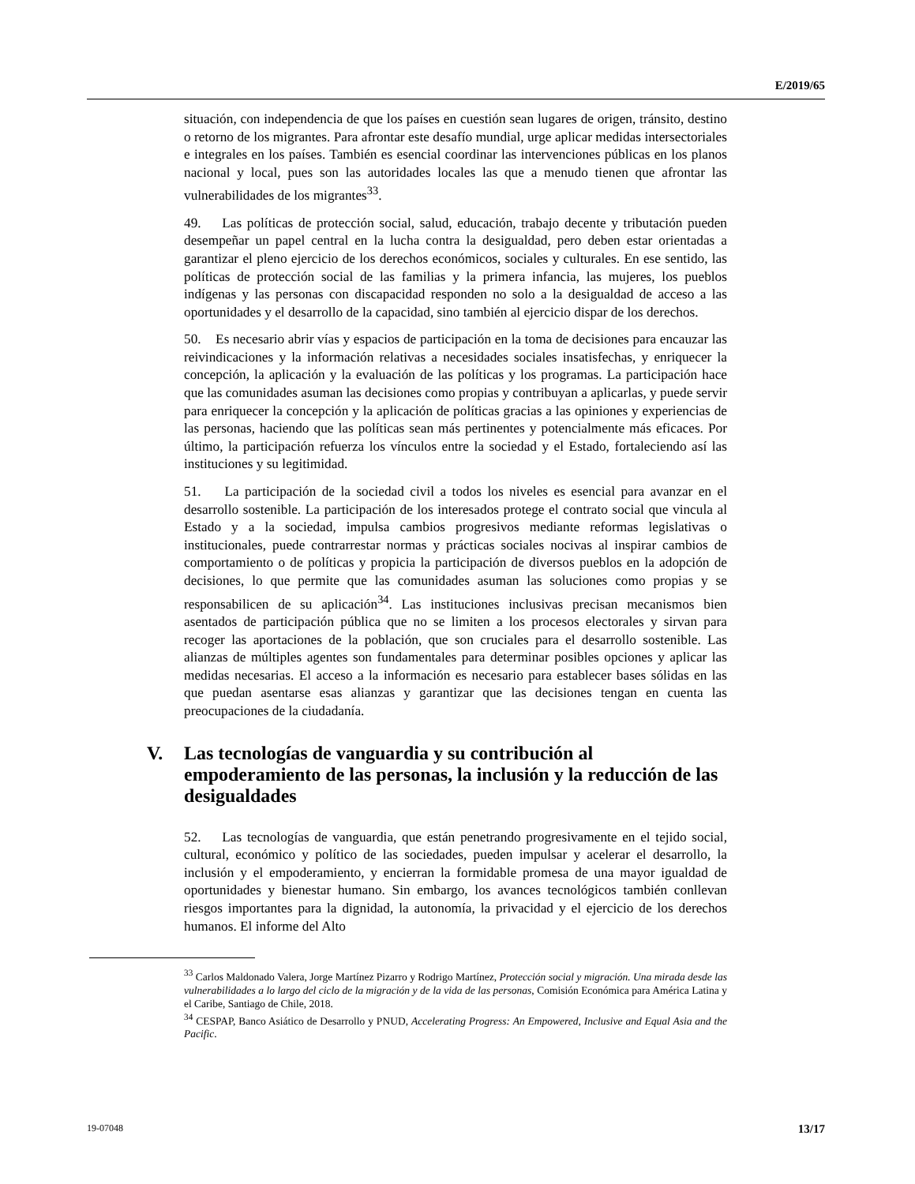E/2019/65
situación, con independencia de que los países en cuestión sean lugares de origen, tránsito, destino o retorno de los migrantes. Para afrontar este desafío mundial, urge aplicar medidas intersectoriales e integrales en los países. También es esencial coordinar las intervenciones públicas en los planos nacional y local, pues son las autoridades locales las que a menudo tienen que afrontar las vulnerabilidades de los migrantes<sup>33</sup>.
49. Las políticas de protección social, salud, educación, trabajo decente y tributación pueden desempeñar un papel central en la lucha contra la desigualdad, pero deben estar orientadas a garantizar el pleno ejercicio de los derechos económicos, sociales y culturales. En ese sentido, las políticas de protección social de las familias y la primera infancia, las mujeres, los pueblos indígenas y las personas con discapacidad responden no solo a la desigualdad de acceso a las oportunidades y el desarrollo de la capacidad, sino también al ejercicio dispar de los derechos.
50. Es necesario abrir vías y espacios de participación en la toma de decisiones para encauzar las reivindicaciones y la información relativas a necesidades sociales insatisfechas, y enriquecer la concepción, la aplicación y la evaluación de las políticas y los programas. La participación hace que las comunidades asuman las decisiones como propias y contribuyan a aplicarlas, y puede servir para enriquecer la concepción y la aplicación de políticas gracias a las opiniones y experiencias de las personas, haciendo que las políticas sean más pertinentes y potencialmente más eficaces. Por último, la participación refuerza los vínculos entre la sociedad y el Estado, fortaleciendo así las instituciones y su legitimidad.
51. La participación de la sociedad civil a todos los niveles es esencial para avanzar en el desarrollo sostenible. La participación de los interesados protege el contrato social que vincula al Estado y a la sociedad, impulsa cambios progresivos mediante reformas legislativas o institucionales, puede contrarrestar normas y prácticas sociales nocivas al inspirar cambios de comportamiento o de políticas y propicia la participación de diversos pueblos en la adopción de decisiones, lo que permite que las comunidades asuman las soluciones como propias y se responsabilicen de su aplicación<sup>34</sup>. Las instituciones inclusivas precisan mecanismos bien asentados de participación pública que no se limiten a los procesos electorales y sirvan para recoger las aportaciones de la población, que son cruciales para el desarrollo sostenible. Las alianzas de múltiples agentes son fundamentales para determinar posibles opciones y aplicar las medidas necesarias. El acceso a la información es necesario para establecer bases sólidas en las que puedan asentarse esas alianzas y garantizar que las decisiones tengan en cuenta las preocupaciones de la ciudadanía.
V. Las tecnologías de vanguardia y su contribución al empoderamiento de las personas, la inclusión y la reducción de las desigualdades
52. Las tecnologías de vanguardia, que están penetrando progresivamente en el tejido social, cultural, económico y político de las sociedades, pueden impulsar y acelerar el desarrollo, la inclusión y el empoderamiento, y encierran la formidable promesa de una mayor igualdad de oportunidades y bienestar humano. Sin embargo, los avances tecnológicos también conllevan riesgos importantes para la dignidad, la autonomía, la privacidad y el ejercicio de los derechos humanos. El informe del Alto
<sup>33</sup> Carlos Maldonado Valera, Jorge Martínez Pizarro y Rodrigo Martínez, Protección social y migración. Una mirada desde las vulnerabilidades a lo largo del ciclo de la migración y de la vida de las personas, Comisión Económica para América Latina y el Caribe, Santiago de Chile, 2018.
<sup>34</sup> CESPAP, Banco Asiático de Desarrollo y PNUD, Accelerating Progress: An Empowered, Inclusive and Equal Asia and the Pacific.
19-07048 13/17